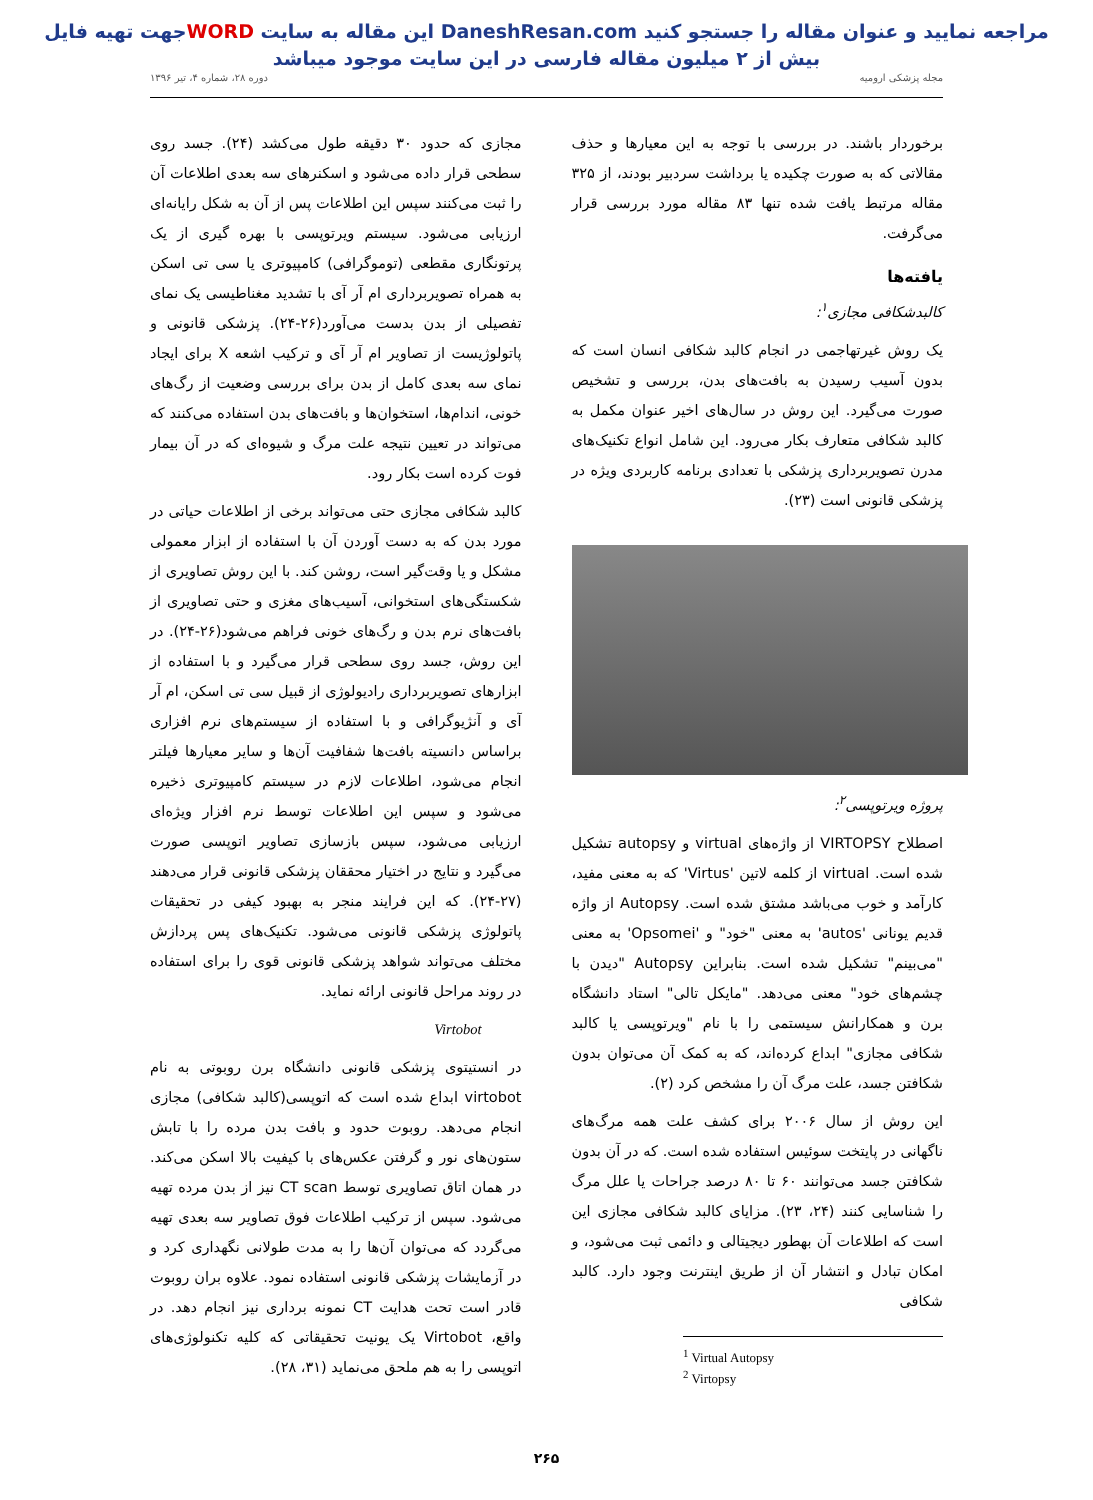جهت تهیه فایلWORD این مقاله به سایت DaneshResan.com مراجعه نمایید و عنوان مقاله را جستجو کنید
بیش از ۲ میلیون مقاله فارسی در این سایت موجود میباشد
مجله پزشکی ارومیه دوره ۲۸، شماره ۴، تیر ۱۳۹۶
برخوردار باشند. در بررسی با توجه به این معیارها و حذف مقالاتی که به صورت چکیده یا برداشت سردبیر بودند، از ۳۲۵ مقاله مرتبط یافت شده تنها ۸۳ مقاله مورد بررسی قرار می‌گرفت.
یافته‌ها
کالبدشکافی مجازی<sup>۱</sup>:
یک روش غیرتهاجمی در انجام کالبد شکافی انسان است که بدون آسیب رسیدن به بافت‌های بدن، بررسی و تشخیص صورت می‌گیرد. این روش در سال‌های اخیر عنوان مکمل به کالبد شکافی متعارف بکار می‌رود. این شامل انواع تکنیک‌های مدرن تصویربرداری پزشکی با تعدادی برنامه کاربردی ویژه در پزشکی قانونی است (۲۳).
پروژه ویرتوپسی<sup>۲</sup>:
اصطلاح VIRTOPSY از واژه‌های virtual و autopsy تشکیل شده است. virtual از کلمه لاتین 'Virtus' که به معنی مفید، کارآمد و خوب می‌باشد مشتق شده است. Autopsy از واژه قدیم یونانی 'autos' به معنی "خود" و 'Opsomei' به معنی "می‌بینم" تشکیل شده است. بنابراین Autopsy "دیدن با چشم‌های خود" معنی می‌دهد. "مایکل تالی" استاد دانشگاه برن و همکارانش سیستمی را با نام "ویرتوپسی یا کالبد شکافی مجازی" ابداع کرده‌اند، که به کمک آن می‌توان بدون شکافتن جسد، علت مرگ آن را مشخص کرد (۲).
این روش از سال ۲۰۰۶ برای کشف علت همه مرگ‌های ناگهانی در پایتخت سوئیس استفاده شده است. که در آن بدون شکافتن جسد می‌توانند ۶۰ تا ۸۰ درصد جراحات یا علل مرگ را شناسایی کنند (۲۴، ۲۳). مزایای کالبد شکافی مجازی این است که اطلاعات آن بهطور دیجیتالی و دائمی ثبت می‌شود، و امکان تبادل و انتشار آن از طریق اینترنت وجود دارد. کالبد شکافی
<sup>1</sup> Virtual Autopsy
<sup>2</sup> Virtopsy
مجازی که حدود ۳۰ دقیقه طول می‌کشد (۲۴). جسد روی سطحی قرار داده می‌شود و اسکنرهای سه بعدی اطلاعات آن را ثبت می‌کنند سپس این اطلاعات پس از آن به شکل رایانه‌ای ارزیابی می‌شود. سیستم ویرتوپسی با بهره گیری از یک پرتونگاری مقطعی (توموگرافی) کامپیوتری یا سی تی اسکن به همراه تصویربرداری ام آر آی با تشدید مغناطیسی یک نمای تفصیلی از بدن بدست می‌آورد(۲۶-۲۴). پزشکی قانونی و پاتولوژیست از تصاویر ام آر آی و ترکیب اشعه X برای ایجاد نمای سه بعدی کامل از بدن برای بررسی وضعیت از رگ‌های خونی، اندام‌ها، استخوان‌ها و بافت‌های بدن استفاده می‌کنند که می‌تواند در تعیین نتیجه علت مرگ و شیوه‌ای که در آن بیمار فوت کرده است بکار رود.
کالبد شکافی مجازی حتی می‌تواند برخی از اطلاعات حیاتی در مورد بدن که به دست آوردن آن با استفاده از ابزار معمولی مشکل و یا وقت‌گیر است، روشن کند. با این روش تصاویری از شکستگی‌های استخوانی، آسیب‌های مغزی و حتی تصاویری از بافت‌های نرم بدن و رگ‌های خونی فراهم می‌شود(۲۶-۲۴). در این روش، جسد روی سطحی قرار می‌گیرد و با استفاده از ابزارهای تصویربرداری رادیولوژی از قبیل سی تی اسکن، ام آر آی و آنژیوگرافی و با استفاده از سیستم‌های نرم افزاری براساس دانسیته بافت‌ها شفافیت آن‌ها و سایر معیارها فیلتر انجام می‌شود، اطلاعات لازم در سیستم کامپیوتری ذخیره می‌شود و سپس این اطلاعات توسط نرم افزار ویژه‌ای ارزیابی می‌شود، سپس بازسازی تصاویر اتوپسی صورت می‌گیرد و نتایج در اختیار محققان پزشکی قانونی قرار می‌دهند (۲۷-۲۴). که این فرایند منجر به بهبود کیفی در تحقیقات پاتولوژی پزشکی قانونی می‌شود. تکنیک‌های پس پردازش مختلف می‌تواند شواهد پزشکی قانونی قوی را برای استفاده در روند مراحل قانونی ارائه نماید.
Virtobot
در انستیتوی پزشکی قانونی دانشگاه برن روبوتی به نام virtobot ابداع شده است که اتوپسی(کالبد شکافی) مجازی انجام می‌دهد. روبوت حدود و بافت بدن مرده را با تابش ستون‌های نور و گرفتن عکس‌های با کیفیت بالا اسکن می‌کند. در همان اتاق تصاویری توسط CT scan نیز از بدن مرده تهیه می‌شود. سپس از ترکیب اطلاعات فوق تصاویر سه بعدی تهیه می‌گردد که می‌توان آن‌ها را به مدت طولانی نگهداری کرد و در آزمایشات پزشکی قانونی استفاده نمود. علاوه بران روبوت قادر است تحت هدایت CT نمونه برداری نیز انجام دهد. در واقع، Virtobot یک یونیت تحقیقاتی که کلیه تکنولوژی‌های اتوپسی را به هم ملحق می‌نماید (۳۱، ۲۸).
۲۶۵